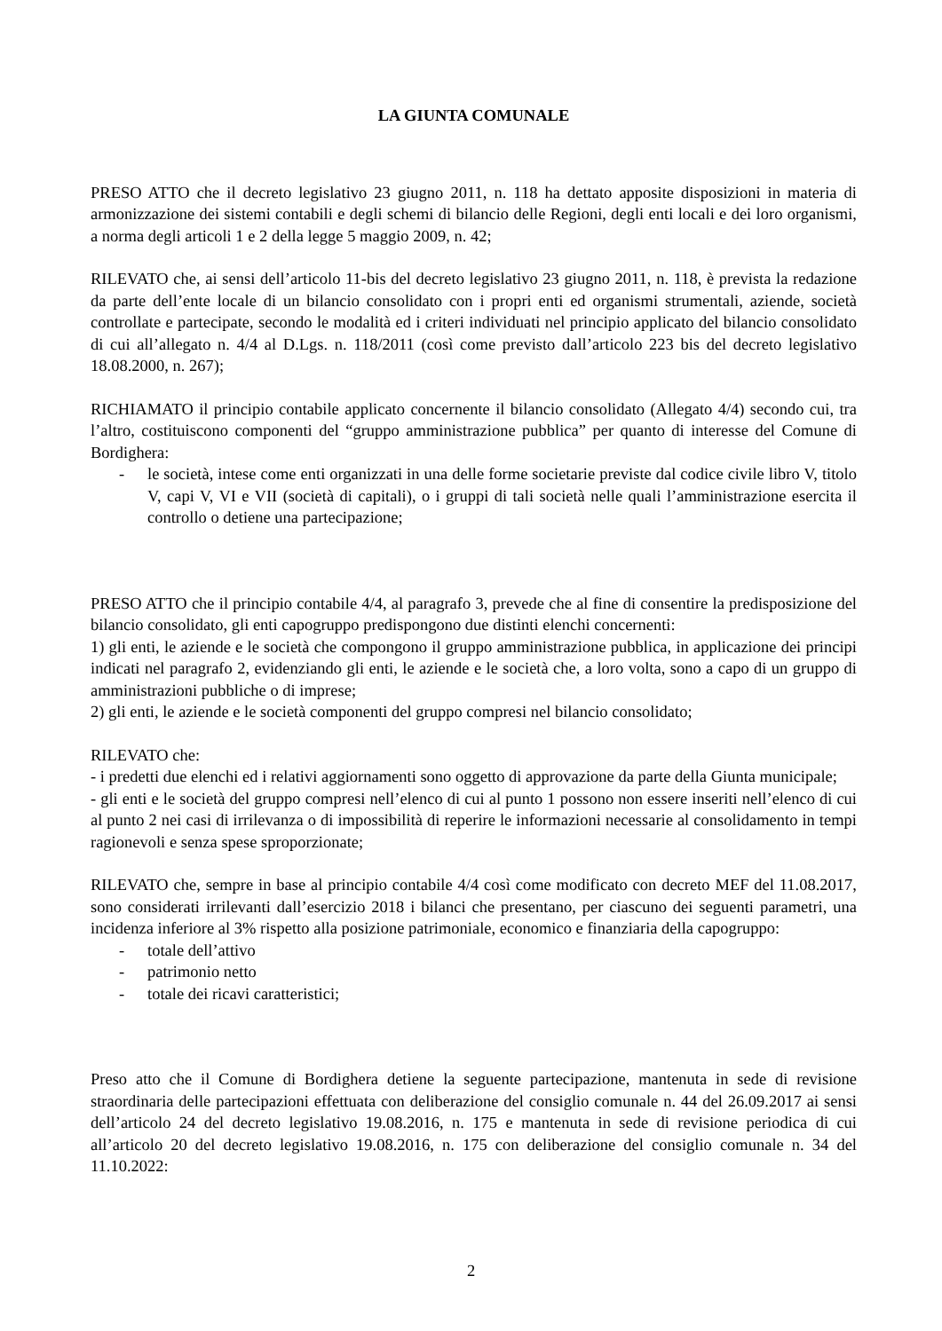LA GIUNTA COMUNALE
PRESO ATTO che il decreto legislativo 23 giugno 2011, n. 118 ha dettato apposite disposizioni in materia di armonizzazione dei sistemi contabili e degli schemi di bilancio delle Regioni, degli enti locali e dei loro organismi, a norma degli articoli 1 e 2 della legge 5 maggio 2009, n. 42;
RILEVATO che, ai sensi dell’articolo 11-bis del decreto legislativo 23 giugno 2011, n. 118, è prevista la redazione da parte dell’ente locale di un bilancio consolidato con i propri enti ed organismi strumentali, aziende, società controllate e partecipate, secondo le modalità ed i criteri individuati nel principio applicato del bilancio consolidato di cui all’allegato n. 4/4 al D.Lgs. n. 118/2011 (così come previsto dall’articolo 223 bis del decreto legislativo 18.08.2000, n. 267);
RICHIAMATO il principio contabile applicato concernente il bilancio consolidato (Allegato 4/4) secondo cui, tra l’altro, costituiscono componenti del “gruppo amministrazione pubblica” per quanto di interesse del Comune di Bordighera:
- le società, intese come enti organizzati in una delle forme societarie previste dal codice civile libro V, titolo V, capi V, VI e VII (società di capitali), o i gruppi di tali società nelle quali l’amministrazione esercita il controllo o detiene una partecipazione;
PRESO ATTO che il principio contabile 4/4, al paragrafo 3, prevede che al fine di consentire la predisposizione del bilancio consolidato, gli enti capogruppo predispongono due distinti elenchi concernenti:
1) gli enti, le aziende e le società che compongono il gruppo amministrazione pubblica, in applicazione dei principi indicati nel paragrafo 2, evidenziando gli enti, le aziende e le società che, a loro volta, sono a capo di un gruppo di amministrazioni pubbliche o di imprese;
2) gli enti, le aziende e le società componenti del gruppo compresi nel bilancio consolidato;
RILEVATO che:
- i predetti due elenchi ed i relativi aggiornamenti sono oggetto di approvazione da parte della Giunta municipale;
- gli enti e le società del gruppo compresi nell’elenco di cui al punto 1 possono non essere inseriti nell’elenco di cui al punto 2 nei casi di irrilevanza o di impossibilità di reperire le informazioni necessarie al consolidamento in tempi ragionevoli e senza spese sproporzionate;
RILEVATO che, sempre in base al principio contabile 4/4 così come modificato con decreto MEF del 11.08.2017, sono considerati irrilevanti dall’esercizio 2018 i bilanci che presentano, per ciascuno dei seguenti parametri, una incidenza inferiore al 3% rispetto alla posizione patrimoniale, economico e finanziaria della capogruppo:
- totale dell’attivo
- patrimonio netto
- totale dei ricavi caratteristici;
Preso atto che il Comune di Bordighera detiene la seguente partecipazione, mantenuta in sede di revisione straordinaria delle partecipazioni effettuata con deliberazione del consiglio comunale n. 44 del 26.09.2017 ai sensi dell’articolo 24 del decreto legislativo 19.08.2016, n. 175 e mantenuta in sede di revisione periodica di cui all’articolo 20 del decreto legislativo 19.08.2016, n. 175 con deliberazione del consiglio comunale n. 34 del 11.10.2022:
2